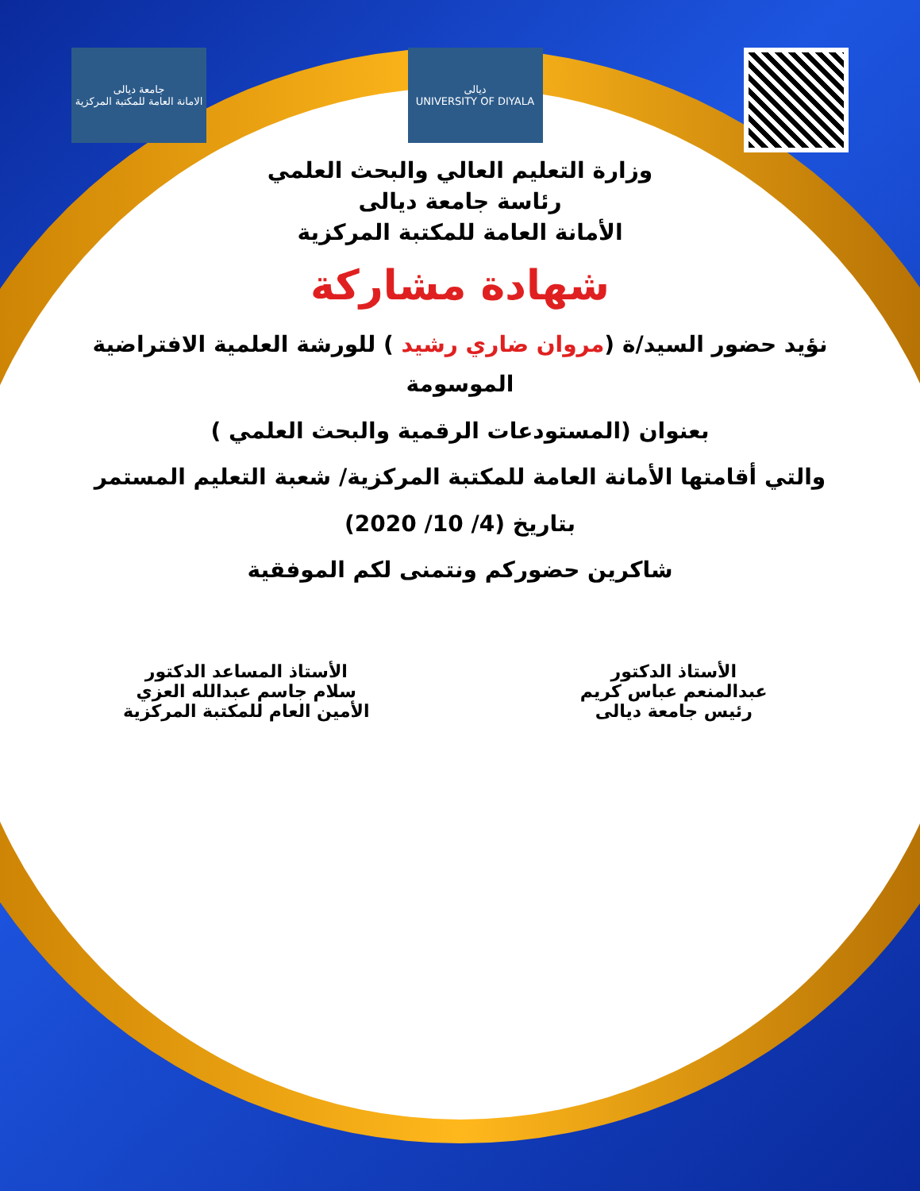جامعة ديالى
الامانة العامة للمكتبة المركزية
ديالى
UNIVERSITY OF DIYALA
وزارة التعليم العالي والبحث العلمي
رئاسة جامعة ديالى
الأمانة العامة للمكتبة المركزية
شهادة مشاركة
نؤيد حضور السيد/ة (مروان ضاري رشيد ) للورشة العلمية الافتراضية الموسومة
بعنوان (المستودعات الرقمية والبحث العلمي )
والتي أقامتها الأمانة العامة للمكتبة المركزية/ شعبة التعليم المستمر
بتاريخ (4/ 10/ 2020)
شاكرين حضوركم ونتمنى لكم الموفقية
الأستاذ الدكتور
عبدالمنعم عباس كريم
رئيس جامعة ديالى
الأستاذ المساعد الدكتور
سلام جاسم عبدالله العزي
الأمين العام للمكتبة المركزية